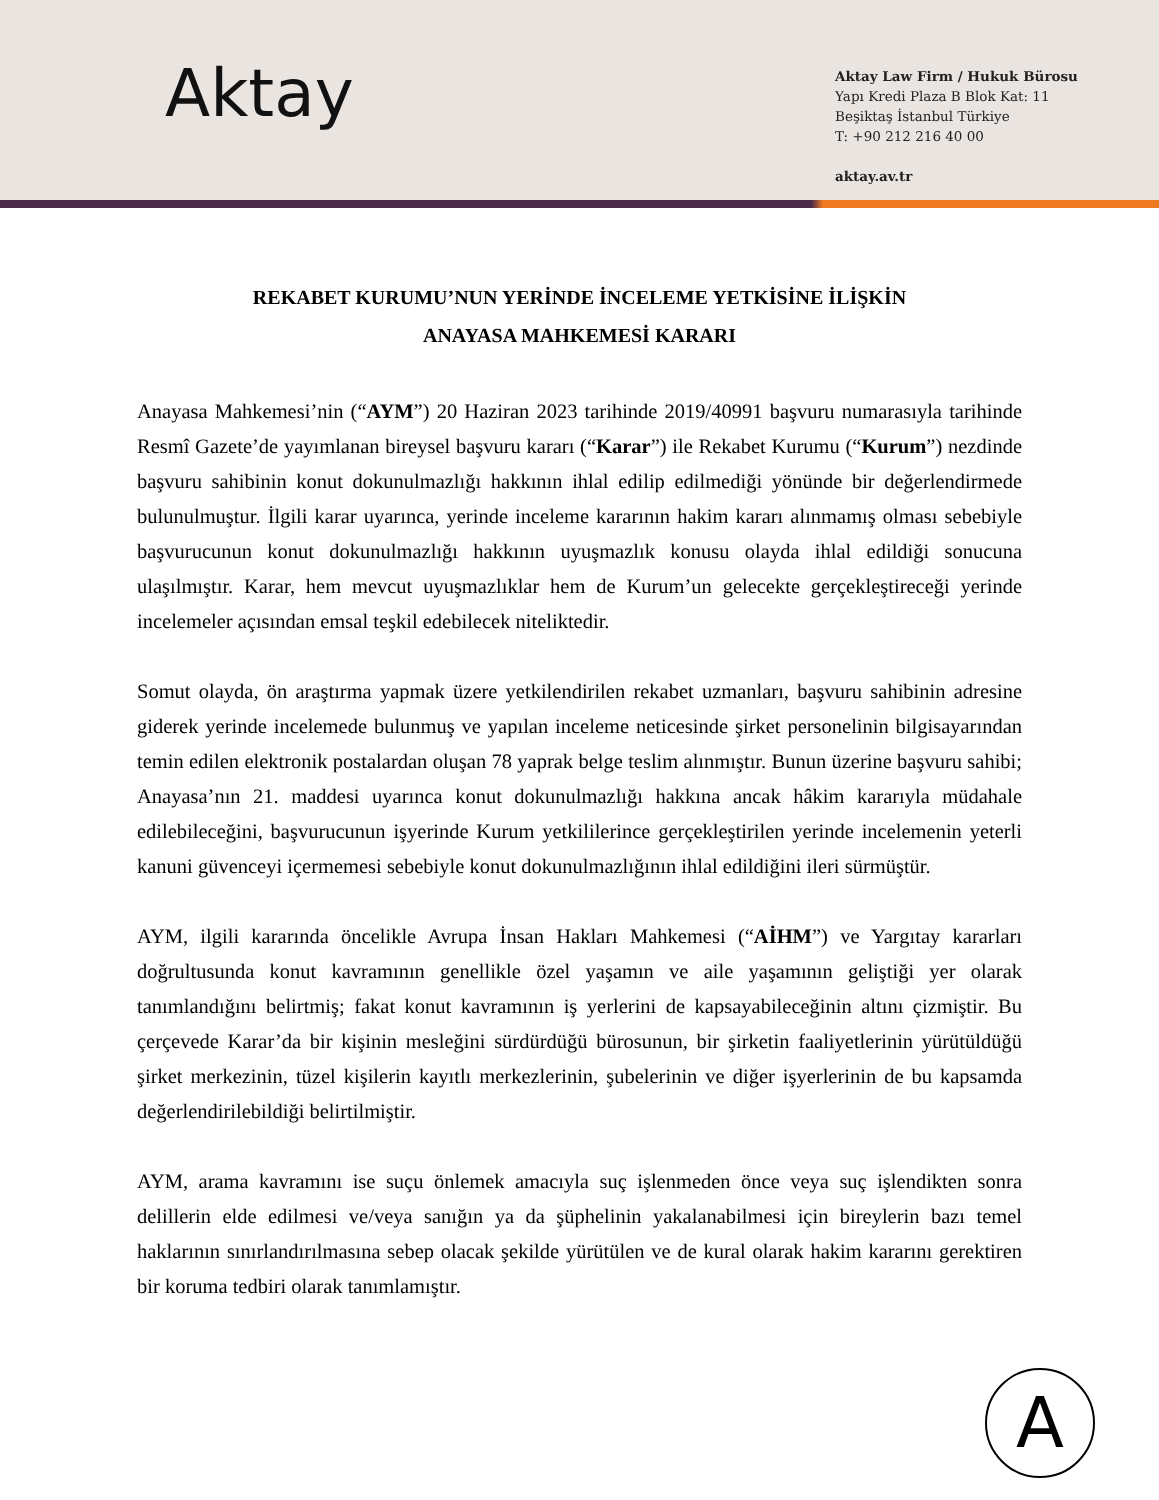Aktay
Aktay Law Firm / Hukuk Bürosu
Yapı Kredi Plaza B Blok Kat: 11
Beşiktaş İstanbul Türkiye
T: +90 212 216 40 00
aktay.av.tr
REKABET KURUMU’NUN YERİNDE İNCELEME YETKİSİNE İLİŞKİN
ANAYASA MAHKEMESİ KARARI
Anayasa Mahkemesi’nin (“AYM”) 20 Haziran 2023 tarihinde 2019/40991 başvuru numarasıyla tarihinde Resmî Gazete’de yayımlanan bireysel başvuru kararı (“Karar”) ile Rekabet Kurumu (“Kurum”) nezdinde başvuru sahibinin konut dokunulmazlığı hakkının ihlal edilip edilmediği yönünde bir değerlendirmede bulunulmuştur. İlgili karar uyarınca, yerinde inceleme kararının hakim kararı alınmamış olması sebebiyle başvurucunun konut dokunulmazlığı hakkının uyuşmazlık konusu olayda ihlal edildiği sonucuna ulaşılmıştır. Karar, hem mevcut uyuşmazlıklar hem de Kurum’un gelecekte gerçekleştireceği yerinde incelemeler açısından emsal teşkil edebilecek niteliktedir.
Somut olayda, ön araştırma yapmak üzere yetkilendirilen rekabet uzmanları, başvuru sahibinin adresine giderek yerinde incelemede bulunmuş ve yapılan inceleme neticesinde şirket personelinin bilgisayarından temin edilen elektronik postalardan oluşan 78 yaprak belge teslim alınmıştır. Bunun üzerine başvuru sahibi; Anayasa’nın 21. maddesi uyarınca konut dokunulmazlığı hakkına ancak hâkim kararıyla müdahale edilebileceğini, başvurucunun işyerinde Kurum yetkililerince gerçekleştirilen yerinde incelemenin yeterli kanuni güvenceyi içermemesi sebebiyle konut dokunulmazlığının ihlal edildiğini ileri sürmüştür.
AYM, ilgili kararında öncelikle Avrupa İnsan Hakları Mahkemesi (“AİHM”) ve Yargıtay kararları doğrultusunda konut kavramının genellikle özel yaşamın ve aile yaşamının geliştiği yer olarak tanımlandığını belirtmiş; fakat konut kavramının iş yerlerini de kapsayabileceğinin altını çizmiştir. Bu çerçevede Karar’da bir kişinin mesleğini sürdürdüğü bürosunun, bir şirketin faaliyetlerinin yürütüldüğü şirket merkezinin, tüzel kişilerin kayıtlı merkezlerinin, şubelerinin ve diğer işyerlerinin de bu kapsamda değerlendirilebildiği belirtilmiştir.
AYM, arama kavramını ise suçu önlemek amacıyla suç işlenmeden önce veya suç işlendikten sonra delillerin elde edilmesi ve/veya sanığın ya da şüphelinin yakalanabilmesi için bireylerin bazı temel haklarının sınırlandırılmasına sebep olacak şekilde yürütülen ve de kural olarak hakim kararını gerektiren bir koruma tedbiri olarak tanımlamıştır.
A